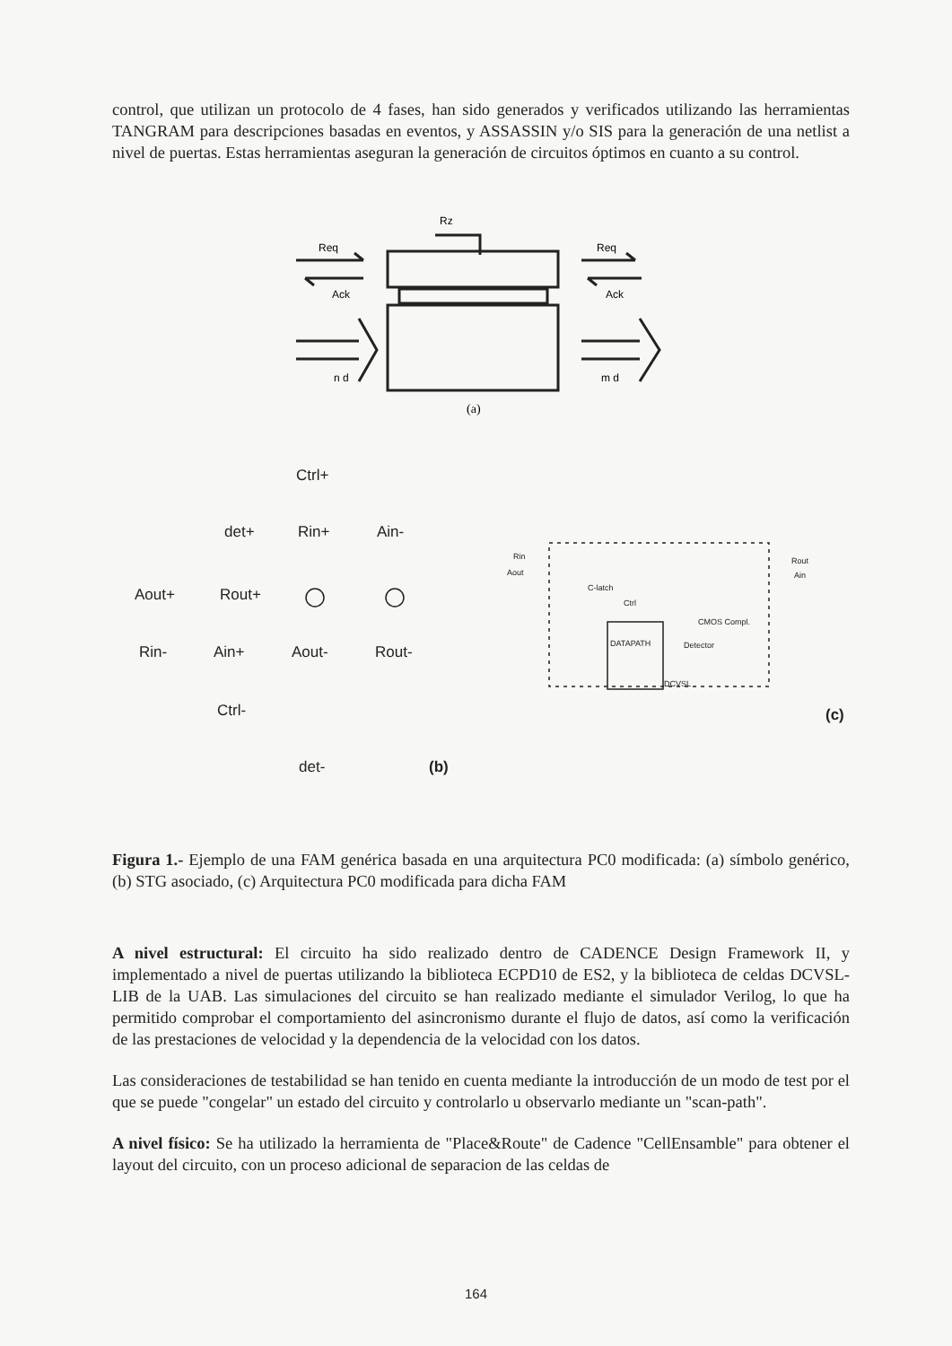control, que utilizan un protocolo de 4 fases, han sido generados y verificados utilizando las herramientas TANGRAM para descripciones basadas en eventos, y ASSASSIN y/o SIS para la generación de una netlist a nivel de puertas. Estas herramientas aseguran la generación de circuitos óptimos en cuanto a su control.
Rz
Req
Req
Ack
Ack
n d
m d
(a)
Ctrl+
det+
Rin+
Ain-
Aout+
Rout+
Rin-
Ain+
Aout-
Rout-
Ctrl-
det-
(b)
(c)
Rin
Aout
Rout
Ain
C-latch
Ctrl
CMOS Compl.
DATAPATH
Detector
DCVSL
Figura 1.- Ejemplo de una FAM genérica basada en una arquitectura PC0 modificada: (a) símbolo genérico, (b) STG asociado, (c) Arquitectura PC0 modificada para dicha FAM
A nivel estructural: El circuito ha sido realizado dentro de CADENCE Design Framework II, y implementado a nivel de puertas utilizando la biblioteca ECPD10 de ES2, y la biblioteca de celdas DCVSL-LIB de la UAB. Las simulaciones del circuito se han realizado mediante el simulador Verilog, lo que ha permitido comprobar el comportamiento del asincronismo durante el flujo de datos, así como la verificación de las prestaciones de velocidad y la dependencia de la velocidad con los datos.
Las consideraciones de testabilidad se han tenido en cuenta mediante la introducción de un modo de test por el que se puede "congelar" un estado del circuito y controlarlo u observarlo mediante un "scan-path".
A nivel físico: Se ha utilizado la herramienta de "Place&Route" de Cadence "CellEnsamble" para obtener el layout del circuito, con un proceso adicional de separacion de las celdas de
164